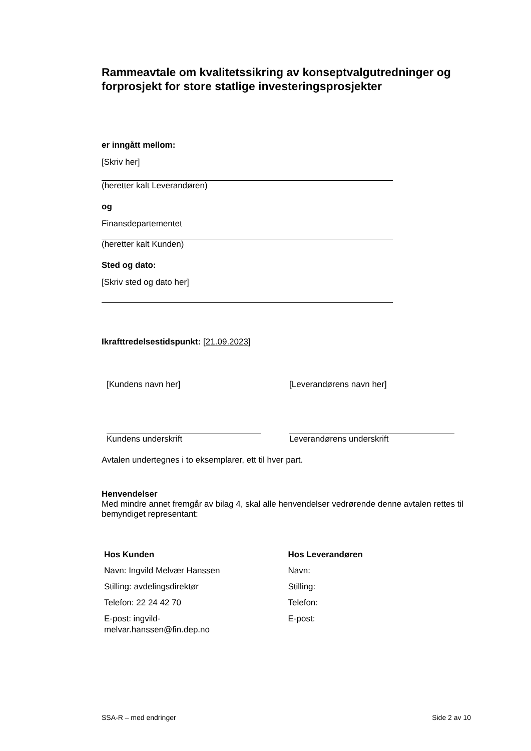Rammeavtale om kvalitetssikring av konseptvalgutredninger og forprosjekt for store statlige investeringsprosjekter
er inngått mellom:
[Skriv her]
(heretter kalt Leverandøren)
og
Finansdepartementet
(heretter kalt Kunden)
Sted og dato:
[Skriv sted og dato her]
Ikrafttredelsestidspunkt: [21.09.2023]
[Kundens navn her]
Kundens underskrift
[Leverandørens navn her]
Leverandørens underskrift
Avtalen undertegnes i to eksemplarer, ett til hver part.
Henvendelser
Med mindre annet fremgår av bilag 4, skal alle henvendelser vedrørende denne avtalen rettes til bemyndiget representant:
Hos Kunden
Navn: Ingvild Melvær Hanssen
Stilling: avdelingsdirektør
Telefon: 22 24 42 70
E-post: ingvild-
melvar.hanssen@fin.dep.no
Hos Leverandøren
Navn:
Stilling:
Telefon:
E-post:
SSA-R – med endringer Side 2 av 10